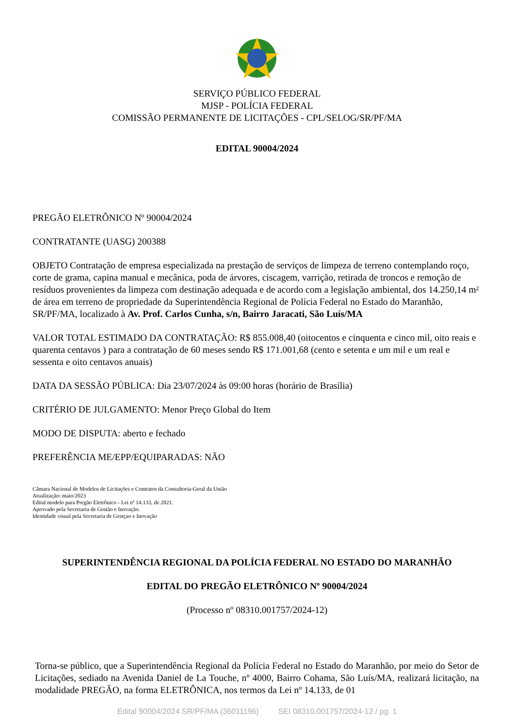SERVIÇO PÚBLICO FEDERAL
MJSP - POLÍCIA FEDERAL
COMISSÃO PERMANENTE DE LICITAÇÕES - CPL/SELOG/SR/PF/MA
EDITAL 90004/2024
PREGÃO ELETRÔNICO Nº 90004/2024
CONTRATANTE (UASG) 200388
OBJETO Contratação de empresa especializada na prestação de serviços de limpeza de terreno contemplando roço, corte de grama, capina manual e mecânica, poda de árvores, ciscagem, varrição, retirada de troncos e remoção de resíduos provenientes da limpeza com destinação adequada e de acordo com a legislação ambiental, dos 14.250,14 m² de área em terreno de propriedade da Superintendência Regional de Polícia Federal no Estado do Maranhão, SR/PF/MA, localizado à Av. Prof. Carlos Cunha, s/n, Bairro Jaracati, São Luís/MA
VALOR TOTAL ESTIMADO DA CONTRATAÇÃO: R$ 855.008,40 (oitocentos e cinquenta e cinco mil, oito reais e quarenta centavos ) para a contratação de 60 meses sendo R$ 171.001,68 (cento e setenta e um mil e um real e sessenta e oito centavos anuais)
DATA DA SESSÃO PÚBLICA: Dia 23/07/2024 às 09:00 horas (horário de Brasília)
CRITÉRIO DE JULGAMENTO: Menor Preço Global do Item
MODO DE DISPUTA: aberto e fechado
PREFERÊNCIA ME/EPP/EQUIPARADAS: NÃO
Câmara Nacional de Modelos de Licitações e Contratos da Consultoria-Geral da União
Atualização: maio/2023
Edital modelo para Pregão Eletrônico - Lei nº 14.133, de 2021.
Aprovado pela Secretaria de Gestão e Inovação.
Identidade visual pela Secretaria de Gestçao e Inovação
SUPERINTENDÊNCIA REGIONAL DA POLÍCIA FEDERAL NO ESTADO DO MARANHÃO
EDITAL DO PREGÃO ELETRÔNICO Nº 90004/2024
(Processo nº 08310.001757/2024-12)
Torna-se público, que a Superintendência Regional da Polícia Federal no Estado do Maranhão, por meio do Setor de Licitações, sediado na Avenida Daniel de La Touche, nº 4000, Bairro Cohama, São Luís/MA, realizará licitação, na modalidade PREGÃO, na forma ELETRÔNICA, nos termos da Lei nº 14.133, de 01
Edital 90004/2024 SR/PF/MA (36011196) SEI 08310.001757/2024-12 / pg. 1